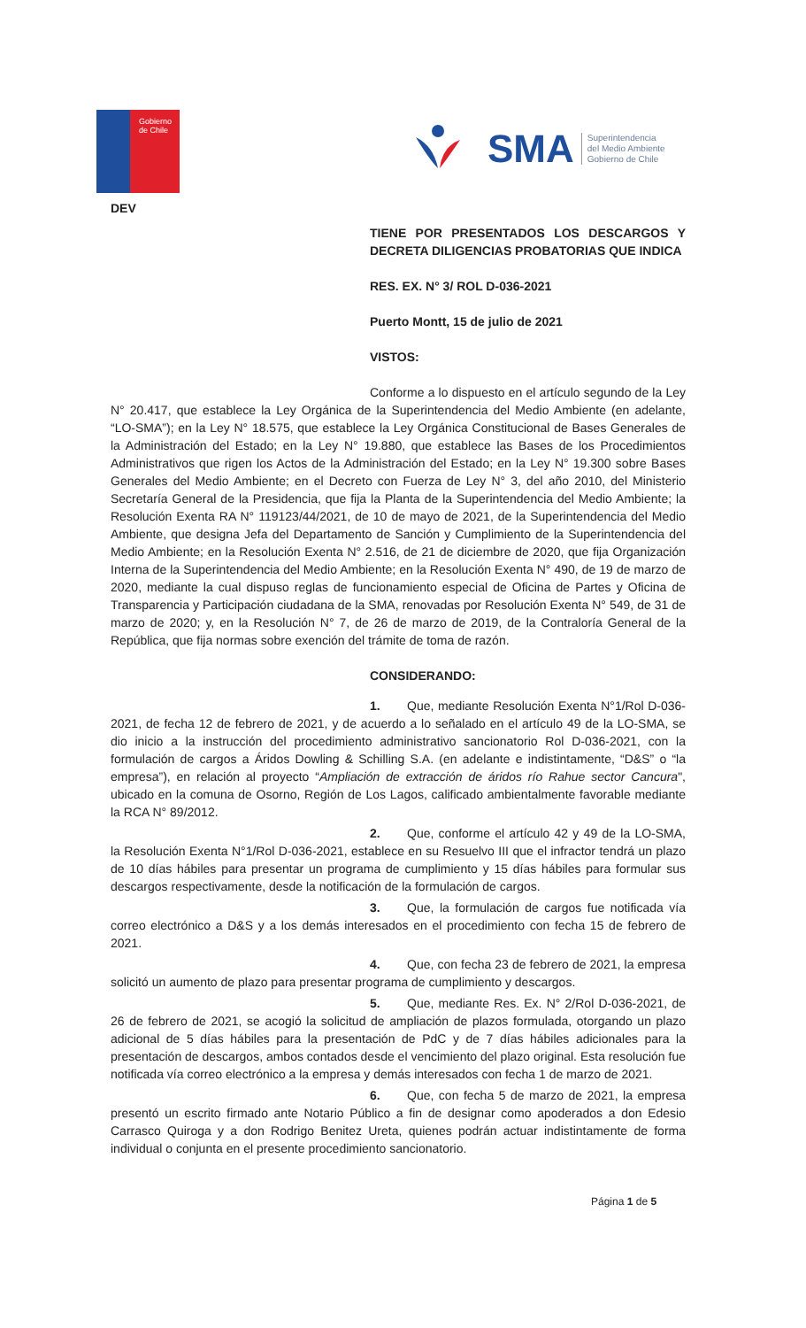Gobierno
de Chile
SMA Superintendencia
del Medio Ambiente
Gobierno de Chile
DEV
TIENE POR PRESENTADOS LOS DESCARGOS Y DECRETA DILIGENCIAS PROBATORIAS QUE INDICA
RES. EX. N° 3/ ROL D-036-2021
Puerto Montt, 15 de julio de 2021
VISTOS:
Conforme a lo dispuesto en el artículo segundo de la Ley N° 20.417, que establece la Ley Orgánica de la Superintendencia del Medio Ambiente (en adelante, “LO-SMA”); en la Ley N° 18.575, que establece la Ley Orgánica Constitucional de Bases Generales de la Administración del Estado; en la Ley N° 19.880, que establece las Bases de los Procedimientos Administrativos que rigen los Actos de la Administración del Estado; en la Ley N° 19.300 sobre Bases Generales del Medio Ambiente; en el Decreto con Fuerza de Ley N° 3, del año 2010, del Ministerio Secretaría General de la Presidencia, que fija la Planta de la Superintendencia del Medio Ambiente; la Resolución Exenta RA N° 119123/44/2021, de 10 de mayo de 2021, de la Superintendencia del Medio Ambiente, que designa Jefa del Departamento de Sanción y Cumplimiento de la Superintendencia del Medio Ambiente; en la Resolución Exenta N° 2.516, de 21 de diciembre de 2020, que fija Organización Interna de la Superintendencia del Medio Ambiente; en la Resolución Exenta N° 490, de 19 de marzo de 2020, mediante la cual dispuso reglas de funcionamiento especial de Oficina de Partes y Oficina de Transparencia y Participación ciudadana de la SMA, renovadas por Resolución Exenta N° 549, de 31 de marzo de 2020; y, en la Resolución N° 7, de 26 de marzo de 2019, de la Contraloría General de la República, que fija normas sobre exención del trámite de toma de razón.
CONSIDERANDO:
1. Que, mediante Resolución Exenta N°1/Rol D-036-2021, de fecha 12 de febrero de 2021, y de acuerdo a lo señalado en el artículo 49 de la LO-SMA, se dio inicio a la instrucción del procedimiento administrativo sancionatorio Rol D-036-2021, con la formulación de cargos a Áridos Dowling & Schilling S.A. (en adelante e indistintamente, “D&S” o “la empresa”), en relación al proyecto “Ampliación de extracción de áridos río Rahue sector Cancura", ubicado en la comuna de Osorno, Región de Los Lagos, calificado ambientalmente favorable mediante la RCA N° 89/2012.
2. Que, conforme el artículo 42 y 49 de la LO-SMA, la Resolución Exenta N°1/Rol D-036-2021, establece en su Resuelvo III que el infractor tendrá un plazo de 10 días hábiles para presentar un programa de cumplimiento y 15 días hábiles para formular sus descargos respectivamente, desde la notificación de la formulación de cargos.
3. Que, la formulación de cargos fue notificada vía correo electrónico a D&S y a los demás interesados en el procedimiento con fecha 15 de febrero de 2021.
4. Que, con fecha 23 de febrero de 2021, la empresa solicitó un aumento de plazo para presentar programa de cumplimiento y descargos.
5. Que, mediante Res. Ex. N° 2/Rol D-036-2021, de 26 de febrero de 2021, se acogió la solicitud de ampliación de plazos formulada, otorgando un plazo adicional de 5 días hábiles para la presentación de PdC y de 7 días hábiles adicionales para la presentación de descargos, ambos contados desde el vencimiento del plazo original. Esta resolución fue notificada vía correo electrónico a la empresa y demás interesados con fecha 1 de marzo de 2021.
6. Que, con fecha 5 de marzo de 2021, la empresa presentó un escrito firmado ante Notario Público a fin de designar como apoderados a don Edesio Carrasco Quiroga y a don Rodrigo Benitez Ureta, quienes podrán actuar indistintamente de forma individual o conjunta en el presente procedimiento sancionatorio.
Página 1 de 5